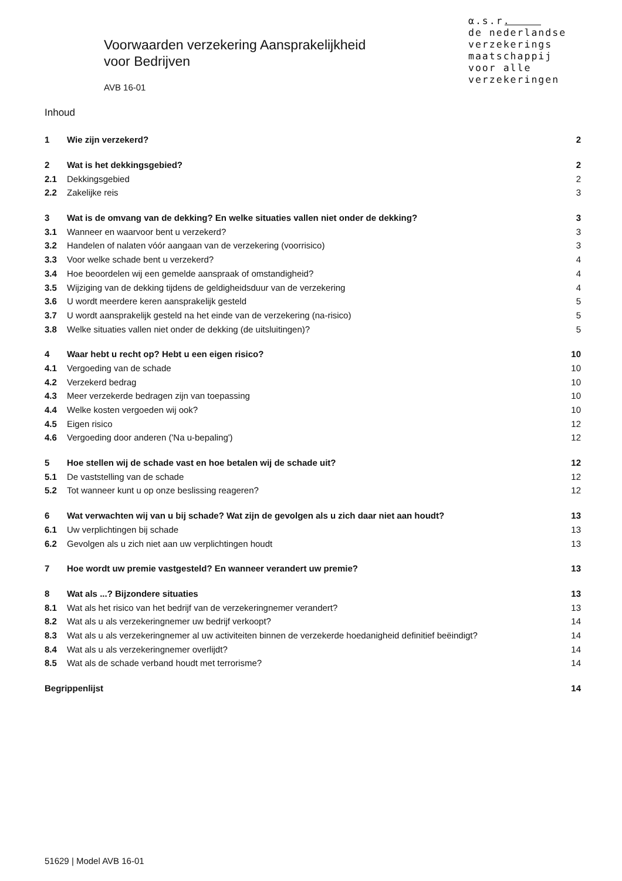α.s.r.
de nederlandse
verzekerings
maatschappij
voor alle
verzekeringen
Voorwaarden verzekering Aansprakelijkheid
voor Bedrijven
AVB 16-01
Inhoud
1 Wie zijn verzekerd? 2
2 Wat is het dekkingsgebied? 2
2.1 Dekkingsgebied 2
2.2 Zakelijke reis 3
3 Wat is de omvang van de dekking? En welke situaties vallen niet onder de dekking? 3
3.1 Wanneer en waarvoor bent u verzekerd? 3
3.2 Handelen of nalaten vóór aangaan van de verzekering (voorrisico) 3
3.3 Voor welke schade bent u verzekerd? 4
3.4 Hoe beoordelen wij een gemelde aanspraak of omstandigheid? 4
3.5 Wijziging van de dekking tijdens de geldigheidsduur van de verzekering 4
3.6 U wordt meerdere keren aansprakelijk gesteld 5
3.7 U wordt aansprakelijk gesteld na het einde van de verzekering (na-risico) 5
3.8 Welke situaties vallen niet onder de dekking (de uitsluitingen)? 5
4 Waar hebt u recht op? Hebt u een eigen risico? 10
4.1 Vergoeding van de schade 10
4.2 Verzekerd bedrag 10
4.3 Meer verzekerde bedragen zijn van toepassing 10
4.4 Welke kosten vergoeden wij ook? 10
4.5 Eigen risico 12
4.6 Vergoeding door anderen ('Na u-bepaling') 12
5 Hoe stellen wij de schade vast en hoe betalen wij de schade uit? 12
5.1 De vaststelling van de schade 12
5.2 Tot wanneer kunt u op onze beslissing reageren? 12
6 Wat verwachten wij van u bij schade? Wat zijn de gevolgen als u zich daar niet aan houdt? 13
6.1 Uw verplichtingen bij schade 13
6.2 Gevolgen als u zich niet aan uw verplichtingen houdt 13
7 Hoe wordt uw premie vastgesteld? En wanneer verandert uw premie? 13
8 Wat als ...? Bijzondere situaties 13
8.1 Wat als het risico van het bedrijf van de verzekeringnemer verandert? 13
8.2 Wat als u als verzekeringnemer uw bedrijf verkoopt? 14
8.3 Wat als u als verzekeringnemer al uw activiteiten binnen de verzekerde hoedanigheid definitief beëindigt? 14
8.4 Wat als u als verzekeringnemer overlijdt? 14
8.5 Wat als de schade verband houdt met terrorisme? 14
Begrippenlijst 14
51629 | Model AVB 16-01